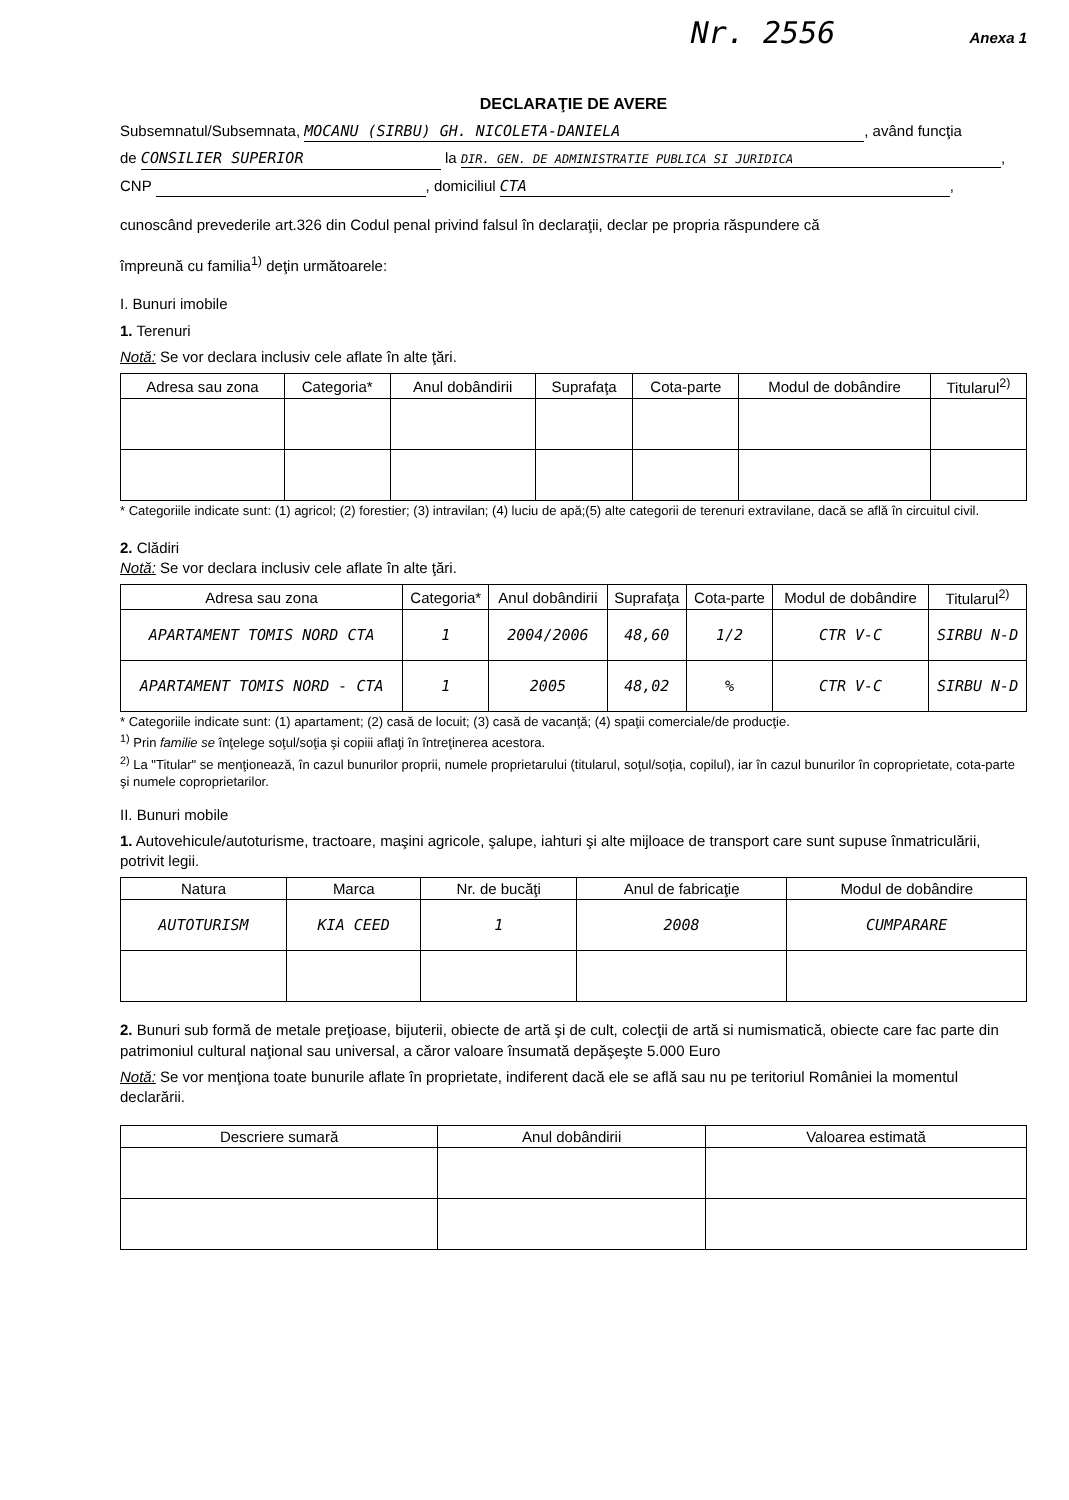Nr. 2556 Anexa 1
DECLARAŢIE DE AVERE
Subsemnatul/Subsemnata, MOCANU (SIRBU) GH. NICOLETA-DANIELA, având funcţia
de CONSILIER SUPERIOR la DIR. GEN. DE ADMINISTRATIE PUBLICA SI JURIDICA,
CNP , domiciliul CTA,
cunoscând prevederile art.326 din Codul penal privind falsul în declaraţii, declar pe propria răspundere că
împreună cu familia<sup>1)</sup> deţin următoarele:
I. Bunuri imobile
1. Terenuri
Notă: Se vor declara inclusiv cele aflate în alte ţări.
| Adresa sau zona | Categoria* | Anul dobândirii | Suprafaţa | Cota-parte | Modul de dobândire | Titularul<sup>2)</sup> |
| --- | --- | --- | --- | --- | --- | --- |
* Categoriile indicate sunt: (1) agricol; (2) forestier; (3) intravilan; (4) luciu de apă;(5) alte categorii de terenuri extravilane, dacă se află în circuitul civil.
2. Clădiri
Notă: Se vor declara inclusiv cele aflate în alte ţări.
| Adresa sau zona | Categoria* | Anul dobândirii | Suprafaţa | Cota-parte | Modul de dobândire | Titularul<sup>2)</sup> |
| --- | --- | --- | --- | --- | --- | --- |
| APARTAMENT TOMIS NORD CTA | 1 | 2004/2006 | 48,60 | 1/2 | CTR V-C | SIRBU N-D |
| APARTAMENT TOMIS NORD - CTA | 1 | 2005 | 48,02 | % | CTR V-C | SIRBU N-D |
* Categoriile indicate sunt: (1) apartament; (2) casă de locuit; (3) casă de vacanţă; (4) spaţii comerciale/de producţie.
<sup>1)</sup> Prin familie se înţelege soţul/soţia şi copiii aflaţi în întreţinerea acestora.
<sup>2)</sup> La "Titular" se menţionează, în cazul bunurilor proprii, numele proprietarului (titularul, soţul/soţia, copilul), iar în cazul bunurilor în coproprietate, cota-parte şi numele coproprietarilor.
II. Bunuri mobile
1. Autovehicule/autoturisme, tractoare, maşini agricole, şalupe, iahturi şi alte mijloace de transport care sunt supuse înmatriculării, potrivit legii.
| Natura | Marca | Nr. de bucăţi | Anul de fabricaţie | Modul de dobândire |
| --- | --- | --- | --- | --- |
| AUTOTURISM | KIA CEED | 1 | 2008 | CUMPARARE |
2. Bunuri sub formă de metale preţioase, bijuterii, obiecte de artă şi de cult, colecţii de artă si numismatică, obiecte care fac parte din patrimoniul cultural naţional sau universal, a căror valoare însumată depăşeşte 5.000 Euro
Notă: Se vor menţiona toate bunurile aflate în proprietate, indiferent dacă ele se află sau nu pe teritoriul României la momentul declarării.
| Descriere sumară | Anul dobândirii | Valoarea estimată |
| --- | --- | --- |